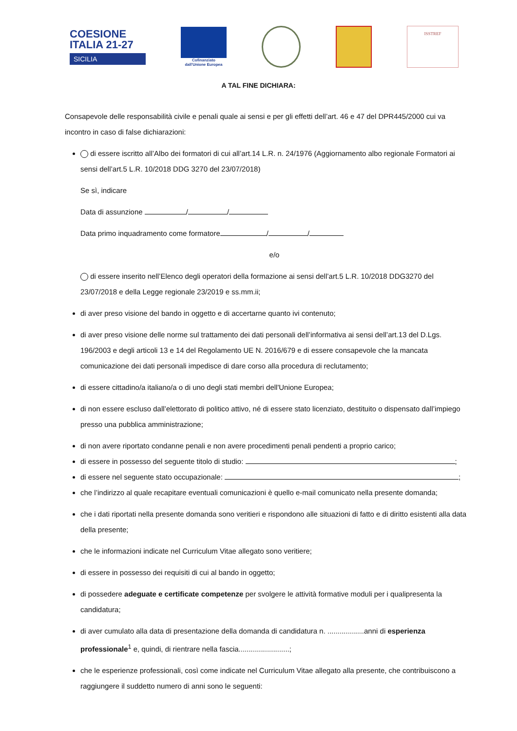COESIONE
ITALIA 21-27
SICILIA
Cofinanziato
dall'Unione Europea
ISSTREF
A TAL FINE DICHIARA:
Consapevole delle responsabilità civile e penali quale ai sensi e per gli effetti dell’art. 46 e 47 del DPR445/2000 cui va incontro in caso di false dichiarazioni:
di essere iscritto all’Albo dei formatori di cui all’art.14 L.R. n. 24/1976 (Aggiornamento albo regionale Formatori ai sensi dell’art.5 L.R. 10/2018 DDG 3270 del 23/07/2018)
Se sì, indicare
Data di assunzione / /
Data primo inquadramento come formatore / /
e/o
di essere inserito nell’Elenco degli operatori della formazione ai sensi dell’art.5 L.R. 10/2018 DDG3270 del 23/07/2018 e della Legge regionale 23/2019 e ss.mm.ii;
di aver preso visione del bando in oggetto e di accertarne quanto ivi contenuto;
di aver preso visione delle norme sul trattamento dei dati personali dell’informativa ai sensi dell’art.13 del D.Lgs. 196/2003 e degli articoli 13 e 14 del Regolamento UE N. 2016/679 e di essere consapevole che la mancata comunicazione dei dati personali impedisce di dare corso alla procedura di reclutamento;
di essere cittadino/a italiano/a o di uno degli stati membri dell'Unione Europea;
di non essere escluso dall’elettorato di politico attivo, né di essere stato licenziato, destituito o dispensato dall’impiego presso una pubblica amministrazione;
di non avere riportato condanne penali e non avere procedimenti penali pendenti a proprio carico;
di essere in possesso del seguente titolo di studio: ;
di essere nel seguente stato occupazionale: ;
che l’indirizzo al quale recapitare eventuali comunicazioni è quello e-mail comunicato nella presente domanda;
che i dati riportati nella presente domanda sono veritieri e rispondono alle situazioni di fatto e di diritto esistenti alla data della presente;
che le informazioni indicate nel Curriculum Vitae allegato sono veritiere;
di essere in possesso dei requisiti di cui al bando in oggetto;
di possedere adeguate e certificate competenze per svolgere le attività formative moduli per i qualipresenta la candidatura;
di aver cumulato alla data di presentazione della domanda di candidatura n. ..................anni di esperienza professionale<sup>1</sup> e, quindi, di rientrare nella fascia.........................;
che le esperienze professionali, così come indicate nel Curriculum Vitae allegato alla presente, che contribuiscono a raggiungere il suddetto numero di anni sono le seguenti: